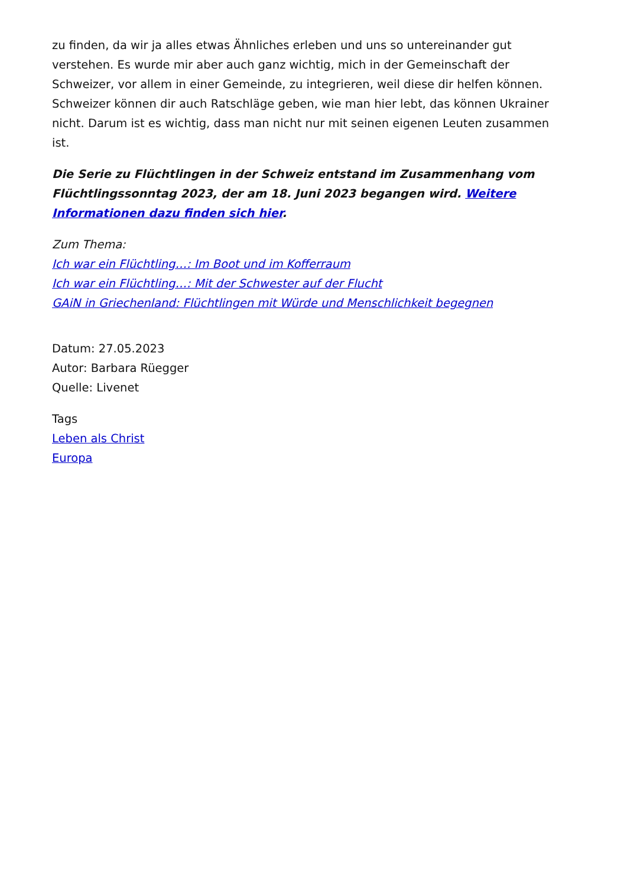zu finden, da wir ja alles etwas Ähnliches erleben und uns so untereinander gut verstehen. Es wurde mir aber auch ganz wichtig, mich in der Gemeinschaft der Schweizer, vor allem in einer Gemeinde, zu integrieren, weil diese dir helfen können. Schweizer können dir auch Ratschläge geben, wie man hier lebt, das können Ukrainer nicht. Darum ist es wichtig, dass man nicht nur mit seinen eigenen Leuten zusammen ist.
Die Serie zu Flüchtlingen in der Schweiz entstand im Zusammenhang vom Flüchtlingssonntag 2023, der am 18. Juni 2023 begangen wird. Weitere Informationen dazu finden sich hier.
Zum Thema:
Ich war ein Flüchtling…: Im Boot und im Kofferraum
Ich war ein Flüchtling…: Mit der Schwester auf der Flucht
GAiN in Griechenland: Flüchtlingen mit Würde und Menschlichkeit begegnen
Datum: 27.05.2023
Autor: Barbara Rüegger
Quelle: Livenet
Tags
Leben als Christ
Europa